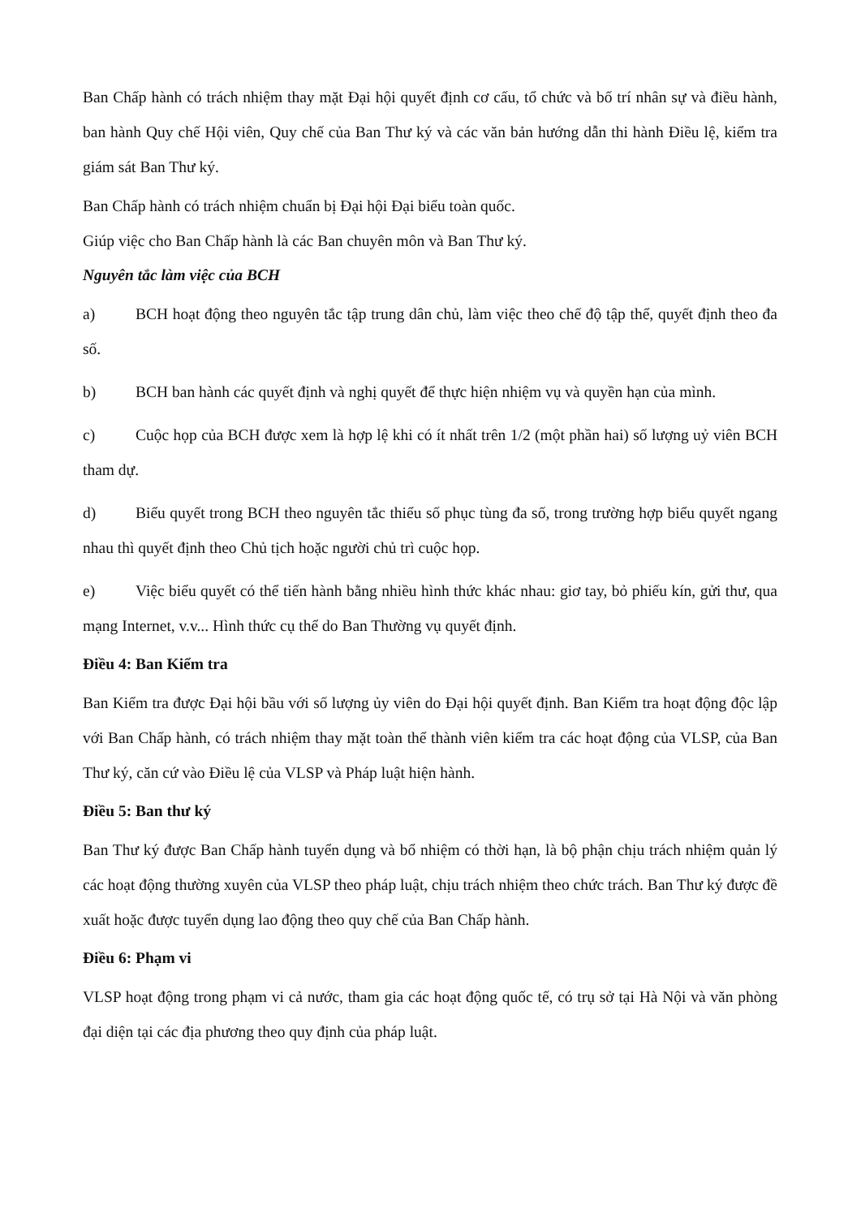Ban Chấp hành có trách nhiệm thay mặt Đại hội quyết định cơ cấu, tổ chức và bố trí nhân sự và điều hành, ban hành Quy chế Hội viên, Quy chế của Ban Thư ký và các văn bản hướng dẫn thi hành Điều lệ, kiểm tra giám sát Ban Thư ký.
Ban Chấp hành có trách nhiệm chuẩn bị Đại hội Đại biểu toàn quốc.
Giúp việc cho Ban Chấp hành là các Ban chuyên môn và Ban Thư ký.
Nguyên tắc làm việc của BCH
a) BCH hoạt động theo nguyên tắc tập trung dân chủ, làm việc theo chế độ tập thể, quyết định theo đa số.
b) BCH ban hành các quyết định và nghị quyết để thực hiện nhiệm vụ và quyền hạn của mình.
c) Cuộc họp của BCH được xem là hợp lệ khi có ít nhất trên 1/2 (một phần hai) số lượng uỷ viên BCH tham dự.
d) Biểu quyết trong BCH theo nguyên tắc thiểu số phục tùng đa số, trong trường hợp biểu quyết ngang nhau thì quyết định theo Chủ tịch hoặc người chủ trì cuộc họp.
e) Việc biểu quyết có thể tiến hành bằng nhiều hình thức khác nhau: giơ tay, bỏ phiếu kín, gửi thư, qua mạng Internet, v.v... Hình thức cụ thể do Ban Thường vụ quyết định.
Điều 4: Ban Kiểm tra
Ban Kiểm tra được Đại hội bầu với số lượng ủy viên do Đại hội quyết định. Ban Kiểm tra hoạt động độc lập với Ban Chấp hành, có trách nhiệm thay mặt toàn thể thành viên kiểm tra các hoạt động của VLSP, của Ban Thư ký, căn cứ vào Điều lệ của VLSP và Pháp luật hiện hành.
Điều 5: Ban thư ký
Ban Thư ký được Ban Chấp hành tuyển dụng và bổ nhiệm có thời hạn, là bộ phận chịu trách nhiệm quản lý các hoạt động thường xuyên của VLSP theo pháp luật, chịu trách nhiệm theo chức trách. Ban Thư ký được đề xuất hoặc được tuyển dụng lao động theo quy chế của Ban Chấp hành.
Điều 6: Phạm vi
VLSP hoạt động trong phạm vi cả nước, tham gia các hoạt động quốc tế, có trụ sở tại Hà Nội và văn phòng đại diện tại các địa phương theo quy định của pháp luật.